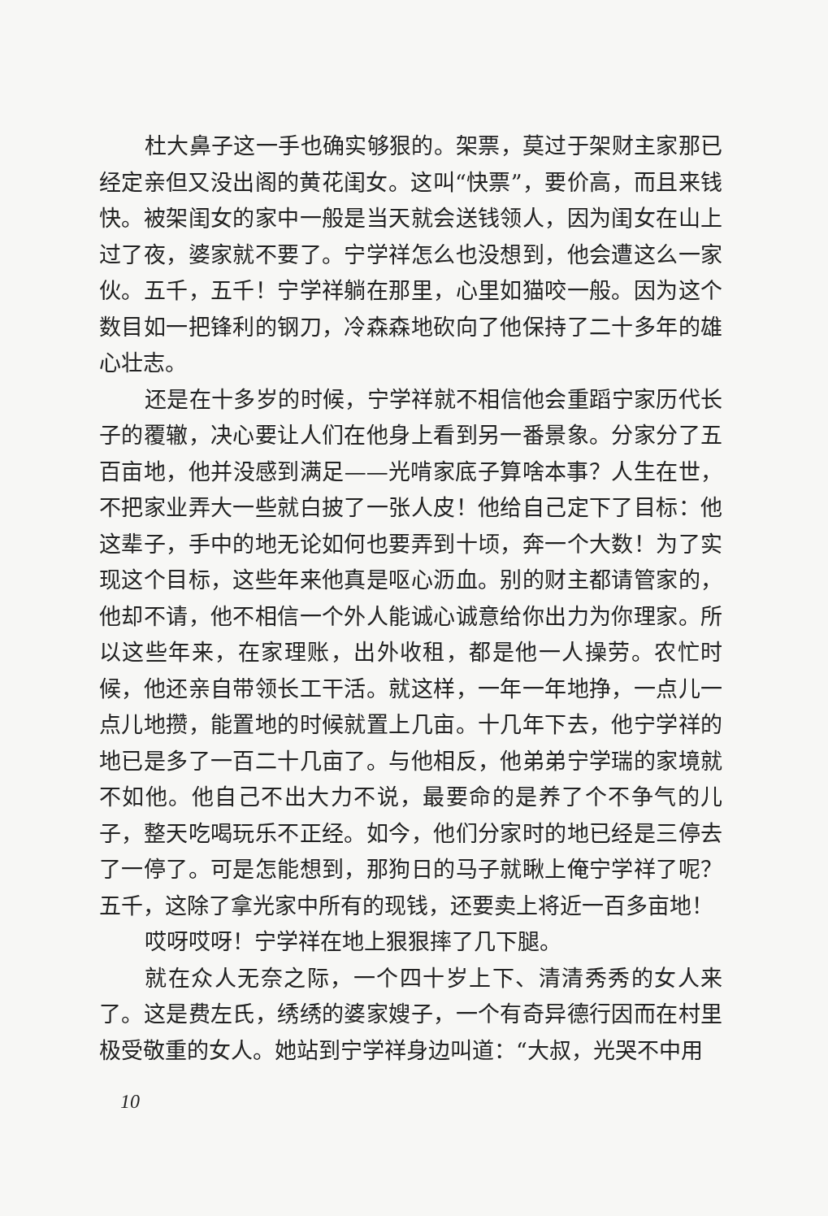杜大鼻子这一手也确实够狠的。架票，莫过于架财主家那已经定亲但又没出阁的黄花闺女。这叫“快票”，要价高，而且来钱快。被架闺女的家中一般是当天就会送钱领人，因为闺女在山上过了夜，婆家就不要了。宁学祥怎么也没想到，他会遭这么一家伙。五千，五千！宁学祥躺在那里，心里如猫咬一般。因为这个数目如一把锋利的钢刀，冷森森地砍向了他保持了二十多年的雄心壮志。
还是在十多岁的时候，宁学祥就不相信他会重蹈宁家历代长子的覆辙，决心要让人们在他身上看到另一番景象。分家分了五百亩地，他并没感到满足——光啃家底子算啥本事？人生在世，不把家业弄大一些就白披了一张人皮！他给自己定下了目标：他这辈子，手中的地无论如何也要弄到十顷，奔一个大数！为了实现这个目标，这些年来他真是呕心沥血。别的财主都请管家的，他却不请，他不相信一个外人能诚心诚意给你出力为你理家。所以这些年来，在家理账，出外收租，都是他一人操劳。农忙时候，他还亲自带领长工干活。就这样，一年一年地挣，一点儿一点儿地攒，能置地的时候就置上几亩。十几年下去，他宁学祥的地已是多了一百二十几亩了。与他相反，他弟弟宁学瑞的家境就不如他。他自己不出大力不说，最要命的是养了个不争气的儿子，整天吃喝玩乐不正经。如今，他们分家时的地已经是三停去了一停了。可是怎能想到，那狗日的马子就瞅上俺宁学祥了呢？五千，这除了拿光家中所有的现钱，还要卖上将近一百多亩地！
哎呀哎呀！宁学祥在地上狠狠摔了几下腿。
就在众人无奈之际，一个四十岁上下、清清秀秀的女人来了。这是费左氏，绣绣的婆家嫂子，一个有奇异德行因而在村里极受敬重的女人。她站到宁学祥身边叫道：“大叔，光哭不中用
10